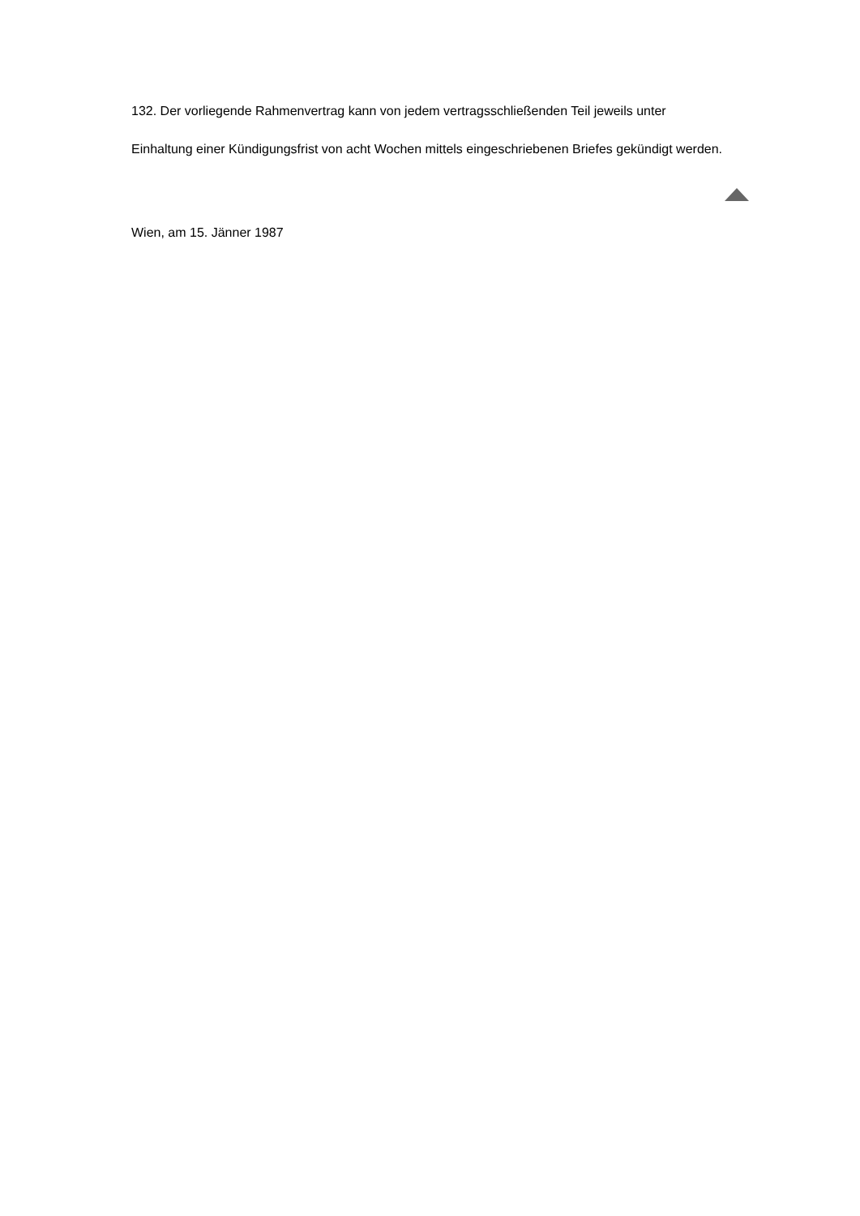132. Der vorliegende Rahmenvertrag kann von jedem vertragsschließenden Teil jeweils unter
Einhaltung einer Kündigungsfrist von acht Wochen mittels eingeschriebenen Briefes gekündigt werden.
Wien, am 15. Jänner 1987